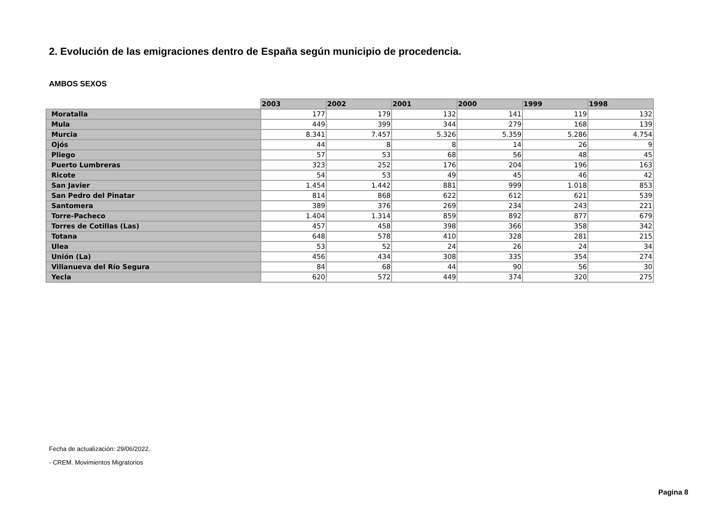2. Evolución de las emigraciones dentro de España según municipio de procedencia.
AMBOS SEXOS
| | 2003 | 2002 | 2001 | 2000 | 1999 | 1998 |
| --- | --- | --- | --- | --- | --- | --- |
| Moratalla | 177 | 179 | 132 | 141 | 119 | 132 |
| Mula | 449 | 399 | 344 | 279 | 168 | 139 |
| Murcia | 8.341 | 7.457 | 5.326 | 5.359 | 5.286 | 4.754 |
| Ojós | 44 | 8 | 8 | 14 | 26 | 9 |
| Pliego | 57 | 53 | 68 | 56 | 48 | 45 |
| Puerto Lumbreras | 323 | 252 | 176 | 204 | 196 | 163 |
| Ricote | 54 | 53 | 49 | 45 | 46 | 42 |
| San Javier | 1.454 | 1.442 | 881 | 999 | 1.018 | 853 |
| San Pedro del Pinatar | 814 | 868 | 622 | 612 | 621 | 539 |
| Santomera | 389 | 376 | 269 | 234 | 243 | 221 |
| Torre-Pacheco | 1.404 | 1.314 | 859 | 892 | 877 | 679 |
| Torres de Cotillas (Las) | 457 | 458 | 398 | 366 | 358 | 342 |
| Totana | 648 | 578 | 410 | 328 | 281 | 215 |
| Ulea | 53 | 52 | 24 | 26 | 24 | 34 |
| Unión (La) | 456 | 434 | 308 | 335 | 354 | 274 |
| Villanueva del Río Segura | 84 | 68 | 44 | 90 | 56 | 30 |
| Yecla | 620 | 572 | 449 | 374 | 320 | 275 |
Fecha de actualización: 29/06/2022.
- CREM. Movimientos Migratorios
Pagina 8